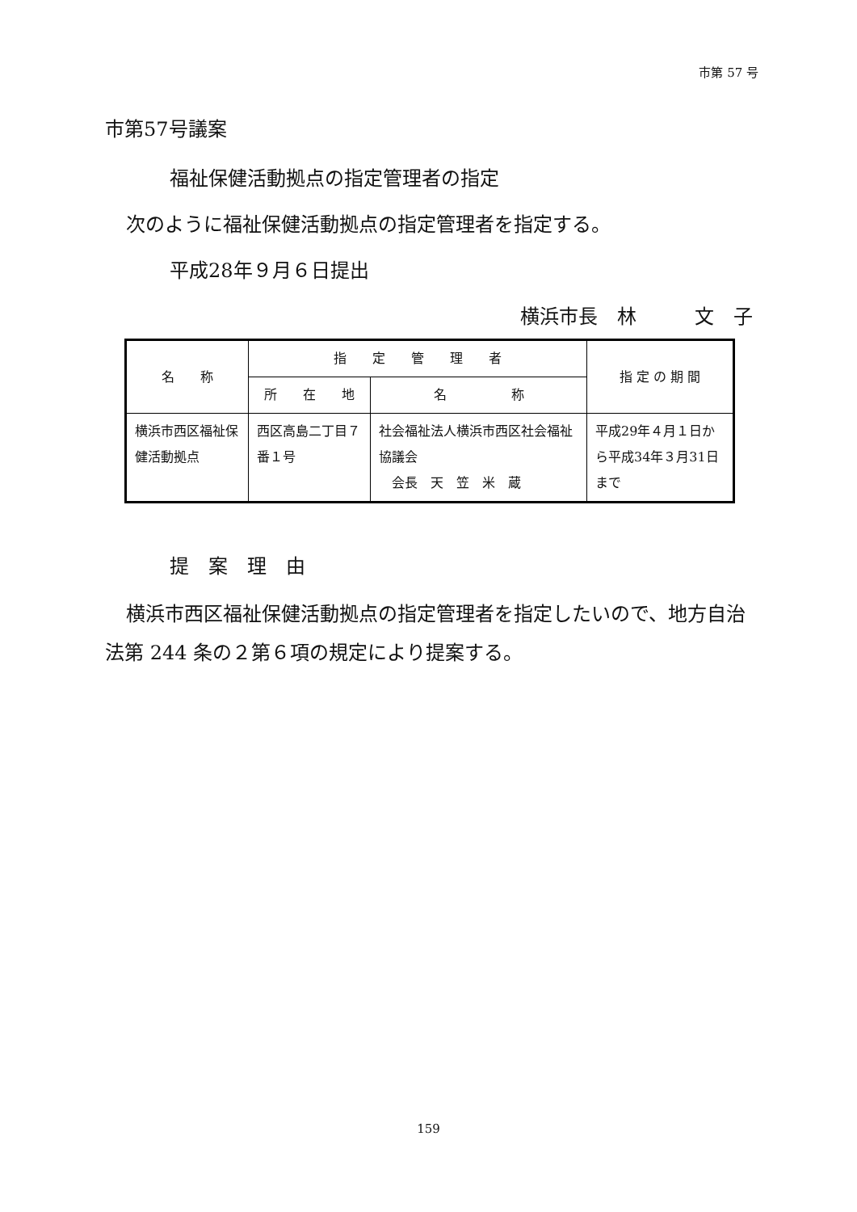市第 57 号
市第57号議案
福祉保健活動拠点の指定管理者の指定
次のように福祉保健活動拠点の指定管理者を指定する。
平成28年９月６日提出
横浜市長　林　　　文　子
| 名 称 | 指 定 管 理 者 | | 指 定 の 期 間 |
| --- | --- | --- | --- |
| | 所 在 地 | 名 称 | |
| 横浜市西区福祉保健活動拠点 | 西区高島二丁目７番１号 | 社会福祉法人横浜市西区社会福祉協議会 会長 天 笠 米 蔵 | 平成29年４月１日から平成34年３月31日まで |
提　案　理　由
横浜市西区福祉保健活動拠点の指定管理者を指定したいので、地方自治法第 244 条の２第６項の規定により提案する。
159